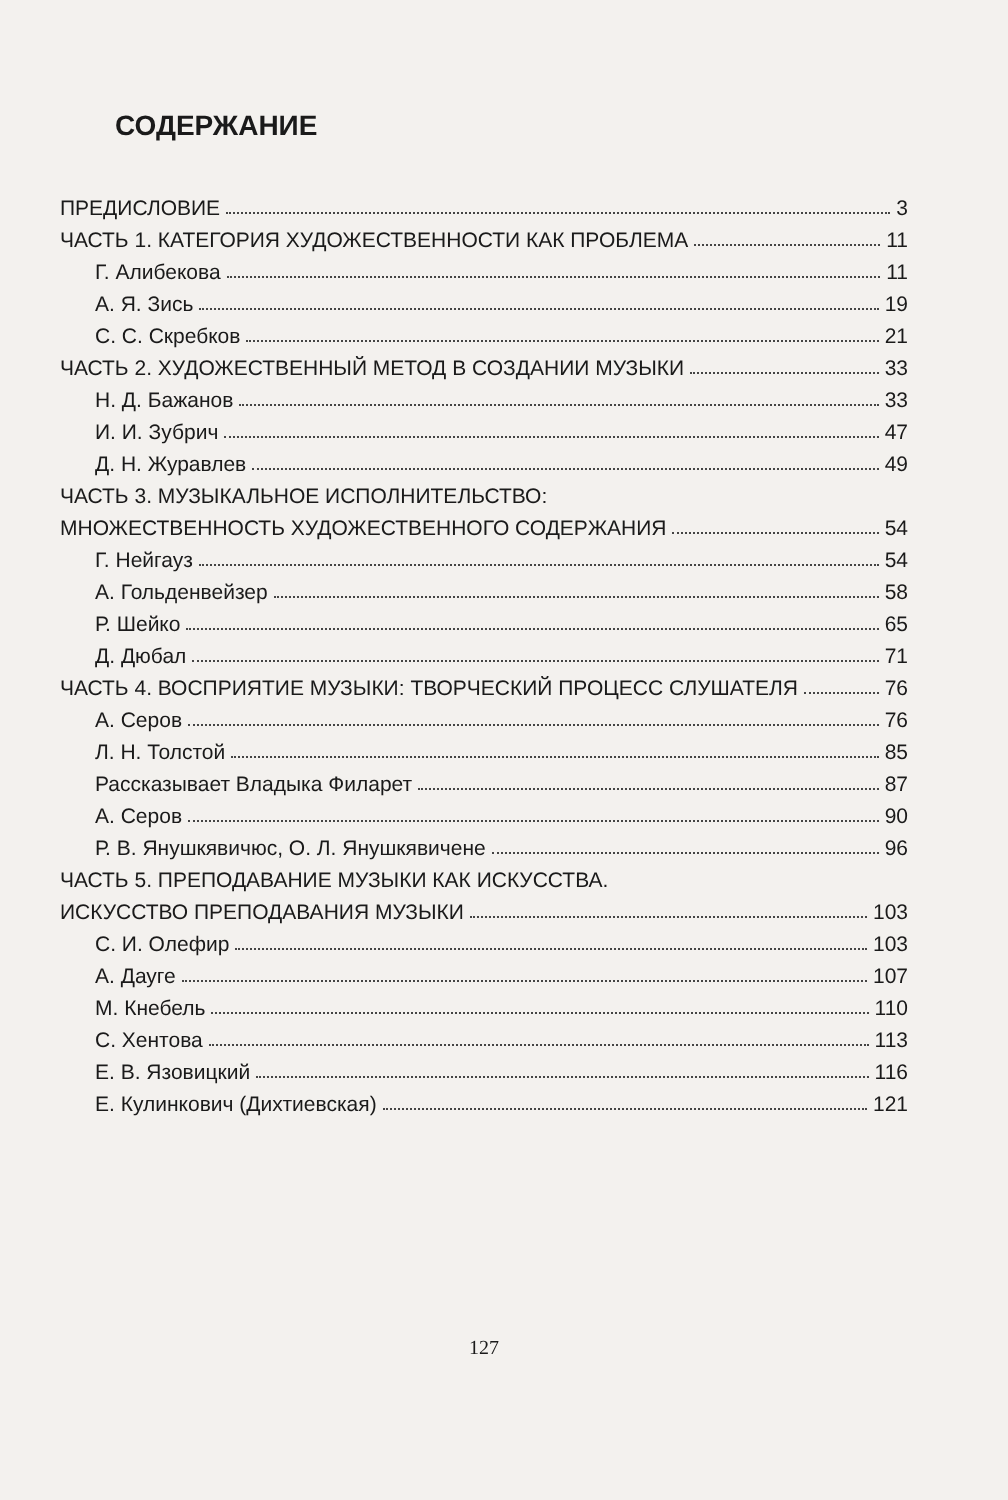СОДЕРЖАНИЕ
ПРЕДИСЛОВИЕ 3
ЧАСТЬ 1. КАТЕГОРИЯ ХУДОЖЕСТВЕННОСТИ КАК ПРОБЛЕМА 11
Г. Алибекова 11
А. Я. Зись 19
С. С. Скребков 21
ЧАСТЬ 2. ХУДОЖЕСТВЕННЫЙ МЕТОД В СОЗДАНИИ МУЗЫКИ 33
Н. Д. Бажанов 33
И. И. Зубрич 47
Д. Н. Журавлев 49
ЧАСТЬ 3. МУЗЫКАЛЬНОЕ ИСПОЛНИТЕЛЬСТВО:
МНОЖЕСТВЕННОСТЬ ХУДОЖЕСТВЕННОГО СОДЕРЖАНИЯ 54
Г. Нейгауз 54
А. Гольденвейзер 58
Р. Шейко 65
Д. Дюбал 71
ЧАСТЬ 4. ВОСПРИЯТИЕ МУЗЫКИ: ТВОРЧЕСКИЙ ПРОЦЕСС СЛУШАТЕЛЯ 76
А. Серов 76
Л. Н. Толстой 85
Рассказывает Владыка Филарет 87
А. Серов 90
Р. В. Янушкявичюс, О. Л. Янушкявичене 96
ЧАСТЬ 5. ПРЕПОДАВАНИЕ МУЗЫКИ КАК ИСКУССТВА.
ИСКУССТВО ПРЕПОДАВАНИЯ МУЗЫКИ 103
С. И. Олефир 103
А. Дауге 107
М. Кнебель 110
С. Хентова 113
Е. В. Язовицкий 116
Е. Кулинкович (Дихтиевская) 121
127